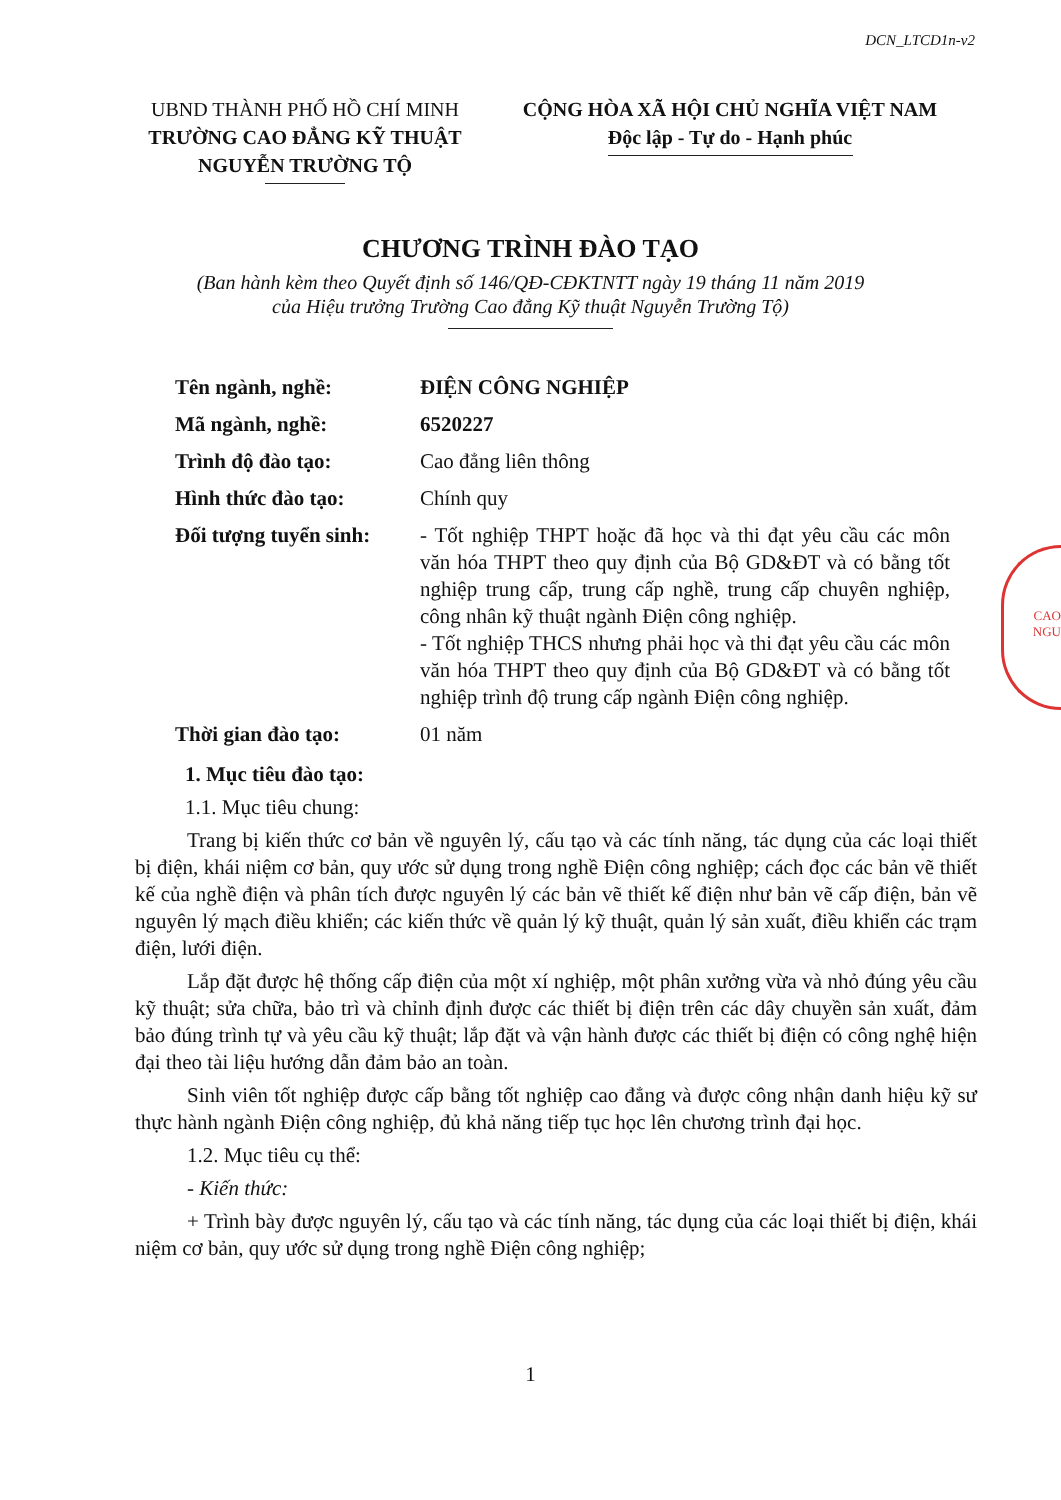DCN_LTCD1n-v2
UBND THÀNH PHỐ HỒ CHÍ MINH
TRƯỜNG CAO ĐẲNG KỸ THUẬT
NGUYỄN TRƯỜNG TỘ
CỘNG HÒA XÃ HỘI CHỦ NGHĨA VIỆT NAM
Độc lập - Tự do - Hạnh phúc
CHƯƠNG TRÌNH ĐÀO TẠO
(Ban hành kèm theo Quyết định số 146/QĐ-CĐKTNTT ngày 19 tháng 11 năm 2019
của Hiệu trưởng Trường Cao đẳng Kỹ thuật Nguyễn Trường Tộ)
| Tên ngành, nghề: | ĐIỆN CÔNG NGHIỆP |
| Mã ngành, nghề: | 6520227 |
| Trình độ đào tạo: | Cao đẳng liên thông |
| Hình thức đào tạo: | Chính quy |
| Đối tượng tuyển sinh: | - Tốt nghiệp THPT hoặc đã học và thi đạt yêu cầu các môn văn hóa THPT theo quy định của Bộ GD&ĐT và có bằng tốt nghiệp trung cấp, trung cấp nghề, trung cấp chuyên nghiệp, công nhân kỹ thuật ngành Điện công nghiệp. - Tốt nghiệp THCS nhưng phải học và thi đạt yêu cầu các môn văn hóa THPT theo quy định của Bộ GD&ĐT và có bằng tốt nghiệp trình độ trung cấp ngành Điện công nghiệp. |
| Thời gian đào tạo: | 01 năm |
1. Mục tiêu đào tạo:
1.1. Mục tiêu chung:
Trang bị kiến thức cơ bản về nguyên lý, cấu tạo và các tính năng, tác dụng của các loại thiết bị điện, khái niệm cơ bản, quy ước sử dụng trong nghề Điện công nghiệp; cách đọc các bản vẽ thiết kế của nghề điện và phân tích được nguyên lý các bản vẽ thiết kế điện như bản vẽ cấp điện, bản vẽ nguyên lý mạch điều khiển; các kiến thức về quản lý kỹ thuật, quản lý sản xuất, điều khiển các trạm điện, lưới điện.
Lắp đặt được hệ thống cấp điện của một xí nghiệp, một phân xưởng vừa và nhỏ đúng yêu cầu kỹ thuật; sửa chữa, bảo trì và chỉnh định được các thiết bị điện trên các dây chuyền sản xuất, đảm bảo đúng trình tự và yêu cầu kỹ thuật; lắp đặt và vận hành được các thiết bị điện có công nghệ hiện đại theo tài liệu hướng dẫn đảm bảo an toàn.
Sinh viên tốt nghiệp được cấp bằng tốt nghiệp cao đẳng và được công nhận danh hiệu kỹ sư thực hành ngành Điện công nghiệp, đủ khả năng tiếp tục học lên chương trình đại học.
1.2. Mục tiêu cụ thể:
- Kiến thức:
+ Trình bày được nguyên lý, cấu tạo và các tính năng, tác dụng của các loại thiết bị điện, khái niệm cơ bản, quy ước sử dụng trong nghề Điện công nghiệp;
1
CAO
NGU